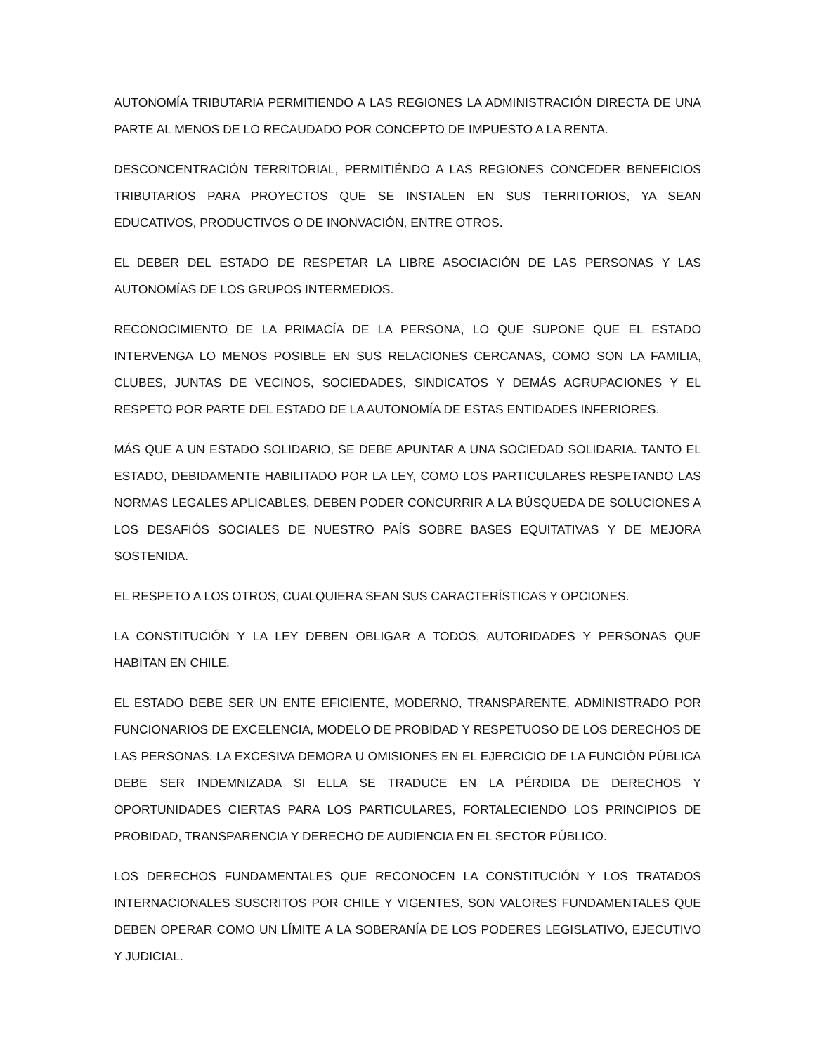AUTONOMÍA TRIBUTARIA PERMITIENDO A LAS REGIONES LA ADMINISTRACIÓN DIRECTA DE UNA PARTE AL MENOS DE LO RECAUDADO POR CONCEPTO DE IMPUESTO A LA RENTA.
DESCONCENTRACIÓN TERRITORIAL, PERMITIÉNDO A LAS REGIONES CONCEDER BENEFICIOS TRIBUTARIOS PARA PROYECTOS QUE SE INSTALEN EN SUS TERRITORIOS, YA SEAN EDUCATIVOS, PRODUCTIVOS O DE INONVACIÓN, ENTRE OTROS.
EL DEBER DEL ESTADO DE RESPETAR LA LIBRE ASOCIACIÓN DE LAS PERSONAS Y LAS AUTONOMÍAS DE LOS GRUPOS INTERMEDIOS.
RECONOCIMIENTO DE LA PRIMACÍA DE LA PERSONA, LO QUE SUPONE QUE EL ESTADO INTERVENGA LO MENOS POSIBLE EN SUS RELACIONES CERCANAS, COMO SON LA FAMILIA, CLUBES, JUNTAS DE VECINOS, SOCIEDADES, SINDICATOS Y DEMÁS AGRUPACIONES Y EL RESPETO POR PARTE DEL ESTADO DE LA AUTONOMÍA DE ESTAS ENTIDADES INFERIORES.
MÁS QUE A UN ESTADO SOLIDARIO, SE DEBE APUNTAR A UNA SOCIEDAD SOLIDARIA. TANTO EL ESTADO, DEBIDAMENTE HABILITADO POR LA LEY, COMO LOS PARTICULARES RESPETANDO LAS NORMAS LEGALES APLICABLES, DEBEN PODER CONCURRIR A LA BÚSQUEDA DE SOLUCIONES A LOS DESAFIÓS SOCIALES DE NUESTRO PAÍS SOBRE BASES EQUITATIVAS Y DE MEJORA SOSTENIDA.
EL RESPETO A LOS OTROS, CUALQUIERA SEAN SUS CARACTERÍSTICAS Y OPCIONES.
LA CONSTITUCIÓN Y LA LEY DEBEN OBLIGAR A TODOS, AUTORIDADES Y PERSONAS QUE HABITAN EN CHILE.
EL ESTADO DEBE SER UN ENTE EFICIENTE, MODERNO, TRANSPARENTE, ADMINISTRADO POR FUNCIONARIOS DE EXCELENCIA, MODELO DE PROBIDAD Y RESPETUOSO DE LOS DERECHOS DE LAS PERSONAS. LA EXCESIVA DEMORA U OMISIONES EN EL EJERCICIO DE LA FUNCIÓN PÚBLICA DEBE SER INDEMNIZADA SI ELLA SE TRADUCE EN LA PÉRDIDA DE DERECHOS Y OPORTUNIDADES CIERTAS PARA LOS PARTICULARES, FORTALECIENDO LOS PRINCIPIOS DE PROBIDAD, TRANSPARENCIA Y DERECHO DE AUDIENCIA EN EL SECTOR PÚBLICO.
LOS DERECHOS FUNDAMENTALES QUE RECONOCEN LA CONSTITUCIÓN Y LOS TRATADOS INTERNACIONALES SUSCRITOS POR CHILE Y VIGENTES, SON VALORES FUNDAMENTALES QUE DEBEN OPERAR COMO UN LÍMITE A LA SOBERANÍA DE LOS PODERES LEGISLATIVO, EJECUTIVO Y JUDICIAL.